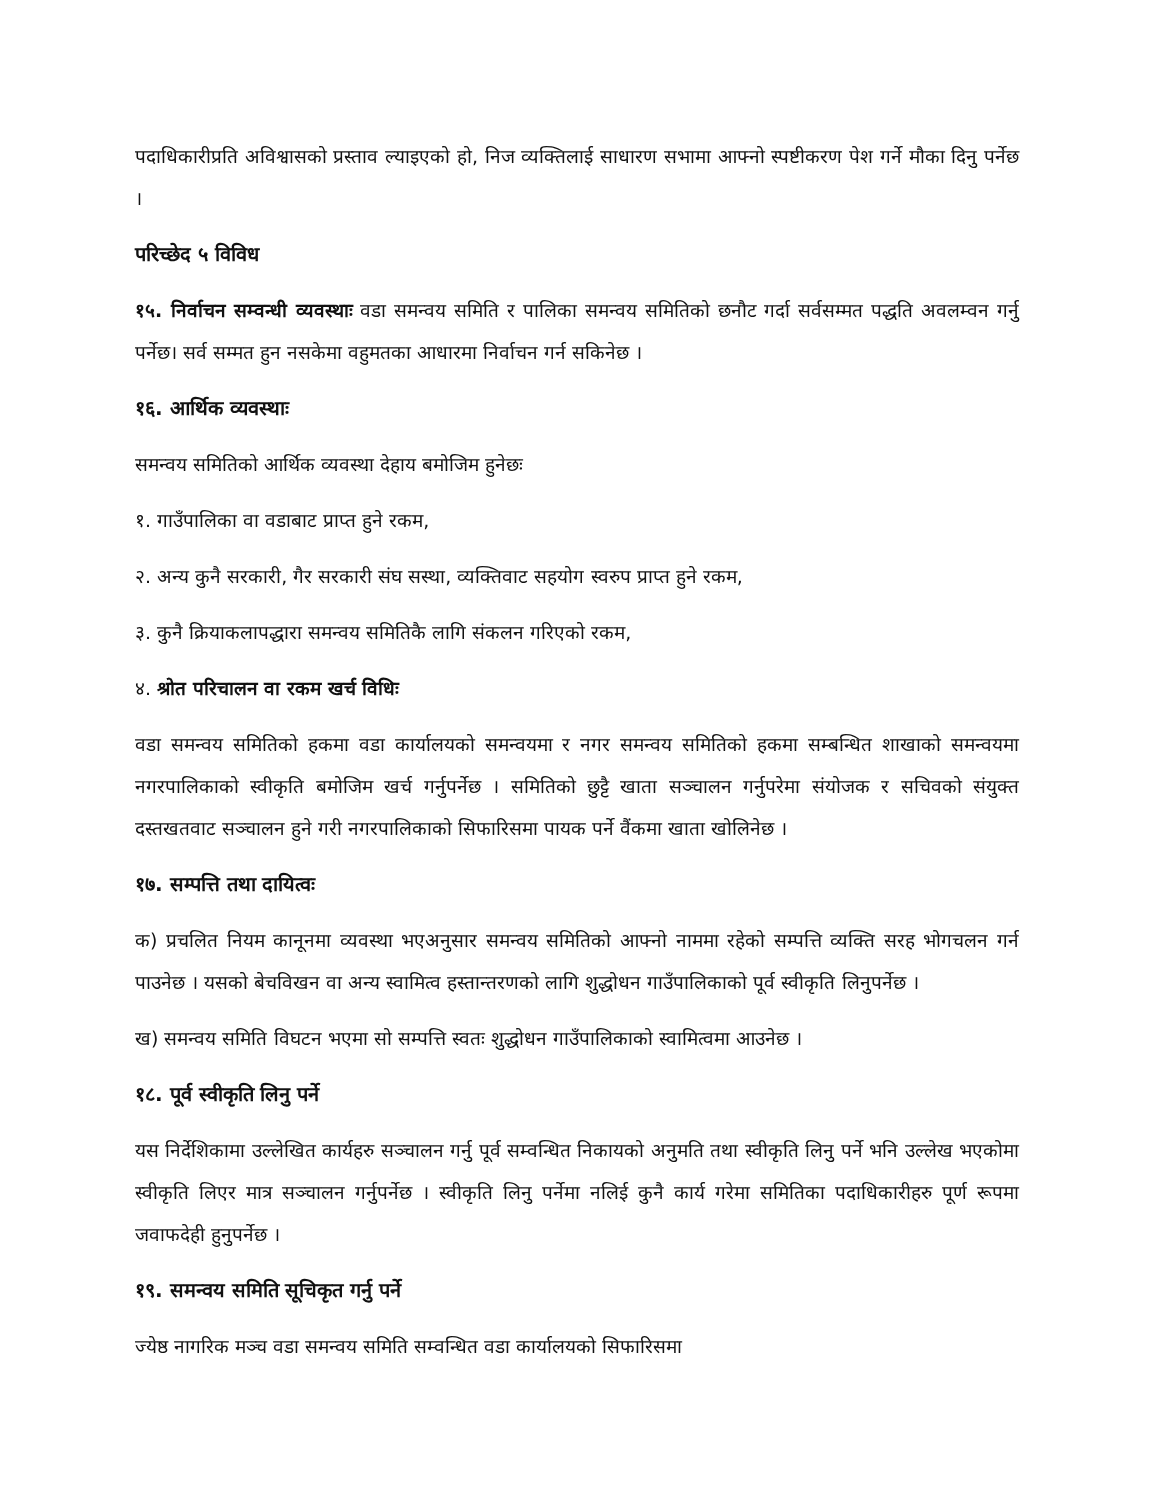पदाधिकारीप्रति अविश्वासको प्रस्ताव ल्याइएको हो, निज व्यक्तिलाई साधारण सभामा आफ्नो स्पष्टीकरण पेश गर्ने मौका दिनु पर्नेछ ।
परिच्छेद ५ विविध
१५. निर्वाचन सम्वन्धी व्यवस्थाः वडा समन्वय समिति र पालिका समन्वय समितिको छनौट गर्दा सर्वसम्मत पद्धति अवलम्वन गर्नु पर्नेछ। सर्व सम्मत हुन नसकेमा वहुमतका आधारमा निर्वाचन गर्न सकिनेछ ।
१६. आर्थिक व्यवस्थाः
समन्वय समितिको आर्थिक व्यवस्था देहाय बमोजिम हुनेछः
१. गाउँपालिका वा वडाबाट प्राप्त हुने रकम,
२. अन्य कुनै सरकारी, गैर सरकारी संघ सस्था, व्यक्तिवाट सहयोग स्वरुप प्राप्त हुने रकम,
३. कुनै क्रियाकलापद्धारा समन्वय समितिकै लागि संकलन गरिएको रकम,
४. श्रोत परिचालन वा रकम खर्च विधिः
वडा समन्वय समितिको हकमा वडा कार्यालयको समन्वयमा र नगर समन्वय समितिको हकमा सम्बन्धित शाखाको समन्वयमा नगरपालिकाको स्वीकृति बमोजिम खर्च गर्नुपर्नेछ । समितिको छुट्टै खाता सञ्चालन गर्नुपरेमा संयोजक र सचिवको संयुक्त दस्तखतवाट सञ्चालन हुने गरी नगरपालिकाको सिफारिसमा पायक पर्ने वैंकमा खाता खोलिनेछ ।
१७. सम्पत्ति तथा दायित्वः
क) प्रचलित नियम कानूनमा व्यवस्था भएअनुसार समन्वय समितिको आफ्नो नाममा रहेको सम्पत्ति व्यक्ति सरह भोगचलन गर्न पाउनेछ । यसको बेचविखन वा अन्य स्वामित्व हस्तान्तरणको लागि शुद्धोधन गाउँपालिकाको पूर्व स्वीकृति लिनुपर्नेछ ।
ख) समन्वय समिति विघटन भएमा सो सम्पत्ति स्वतः शुद्धोधन गाउँपालिकाको स्वामित्वमा आउनेछ ।
१८. पूर्व स्वीकृति लिनु पर्ने
यस निर्देशिकामा उल्लेखित कार्यहरु सञ्चालन गर्नु पूर्व सम्वन्धित निकायको अनुमति तथा स्वीकृति लिनु पर्ने भनि उल्लेख भएकोमा स्वीकृति लिएर मात्र सञ्चालन गर्नुपर्नेछ । स्वीकृति लिनु पर्नेमा नलिई कुनै कार्य गरेमा समितिका पदाधिकारीहरु पूर्ण रूपमा जवाफदेही हुनुपर्नेछ ।
१९. समन्वय समिति सूचिकृत गर्नु पर्ने
ज्येष्ठ नागरिक मञ्च वडा समन्वय समिति सम्वन्धित वडा कार्यालयको सिफारिसमा